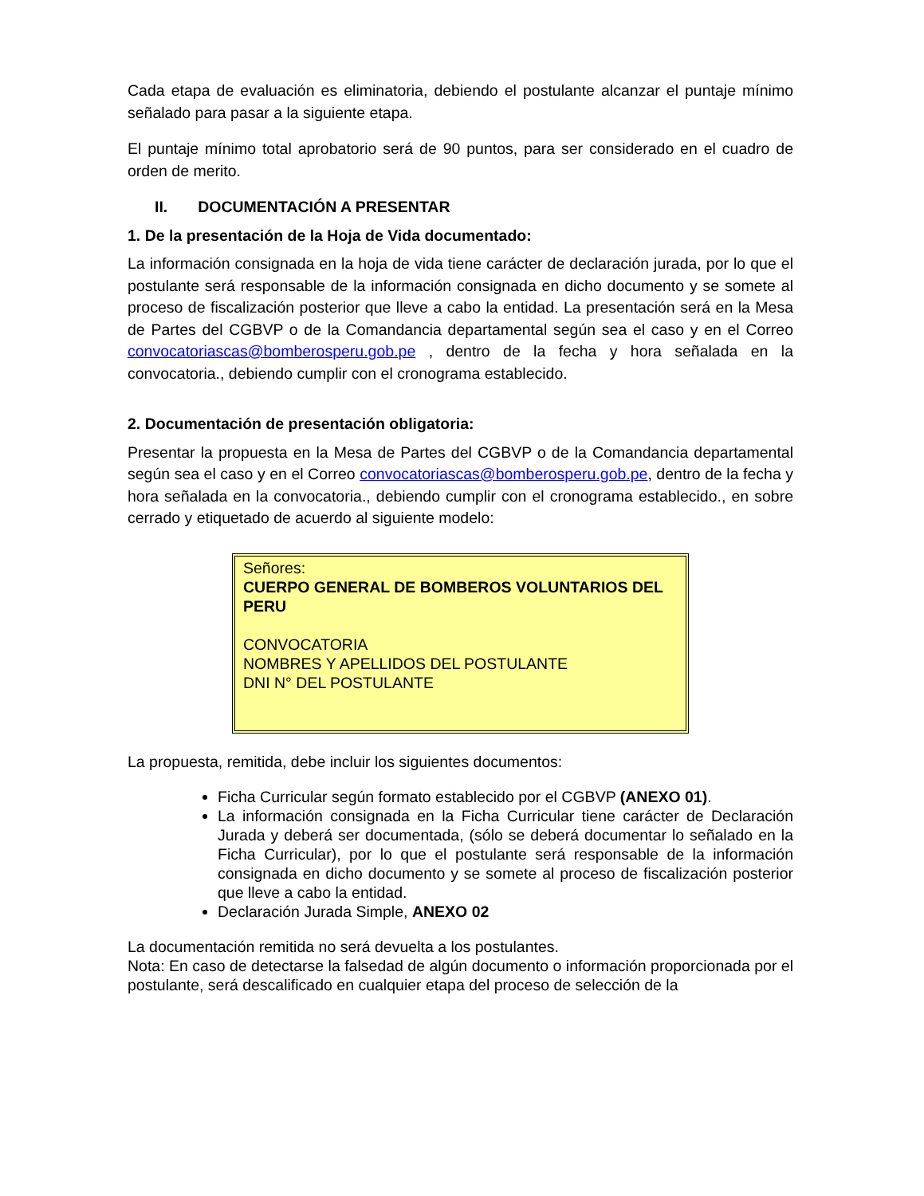Cada etapa de evaluación es eliminatoria, debiendo el postulante alcanzar el puntaje mínimo señalado para pasar a la siguiente etapa.
El puntaje mínimo total aprobatorio será de 90 puntos, para ser considerado en el cuadro de orden de merito.
II. DOCUMENTACIÓN A PRESENTAR
1. De la presentación de la Hoja de Vida documentado:
La información consignada en la hoja de vida tiene carácter de declaración jurada, por lo que el postulante será responsable de la información consignada en dicho documento y se somete al proceso de fiscalización posterior que lleve a cabo la entidad. La presentación será en la Mesa de Partes del CGBVP o de la Comandancia departamental según sea el caso y en el Correo convocatoriascas@bomberosperu.gob.pe , dentro de la fecha y hora señalada en la convocatoria., debiendo cumplir con el cronograma establecido.
2. Documentación de presentación obligatoria:
Presentar la propuesta en la Mesa de Partes del CGBVP o de la Comandancia departamental según sea el caso y en el Correo convocatoriascas@bomberosperu.gob.pe, dentro de la fecha y hora señalada en la convocatoria., debiendo cumplir con el cronograma establecido., en sobre cerrado y etiquetado de acuerdo al siguiente modelo:
Señores:
CUERPO GENERAL DE BOMBEROS VOLUNTARIOS DEL PERU
CONVOCATORIA
NOMBRES Y APELLIDOS DEL POSTULANTE
DNI N° DEL POSTULANTE
La propuesta, remitida, debe incluir los siguientes documentos:
Ficha Curricular según formato establecido por el CGBVP (ANEXO 01).
La información consignada en la Ficha Curricular tiene carácter de Declaración Jurada y deberá ser documentada, (sólo se deberá documentar lo señalado en la Ficha Curricular), por lo que el postulante será responsable de la información consignada en dicho documento y se somete al proceso de fiscalización posterior que lleve a cabo la entidad.
Declaración Jurada Simple, ANEXO 02
La documentación remitida no será devuelta a los postulantes.
Nota: En caso de detectarse la falsedad de algún documento o información proporcionada por el postulante, será descalificado en cualquier etapa del proceso de selección de la